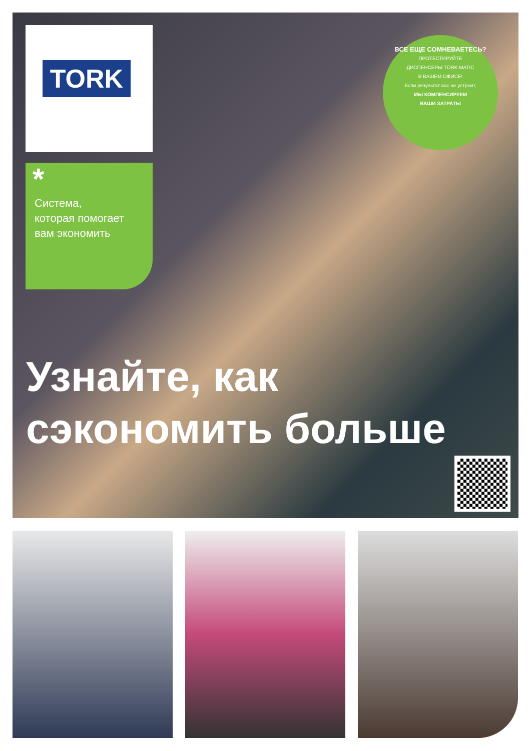TORK
*
Система,
которая помогает
вам экономить
ВСЕ ЕЩЕ СОМНЕВАЕТЕСЬ?
ПРОТЕСТИРУЙТЕ
ДИСПЕНСЕРЫ TORK MATIC
В ВАШЕМ ОФИСЕ!
Если результат вас не устроит,
МЫ КОМПЕНСИРУЕМ
ВАШИ ЗАТРАТЫ
Узнайте, как
сэкономить больше